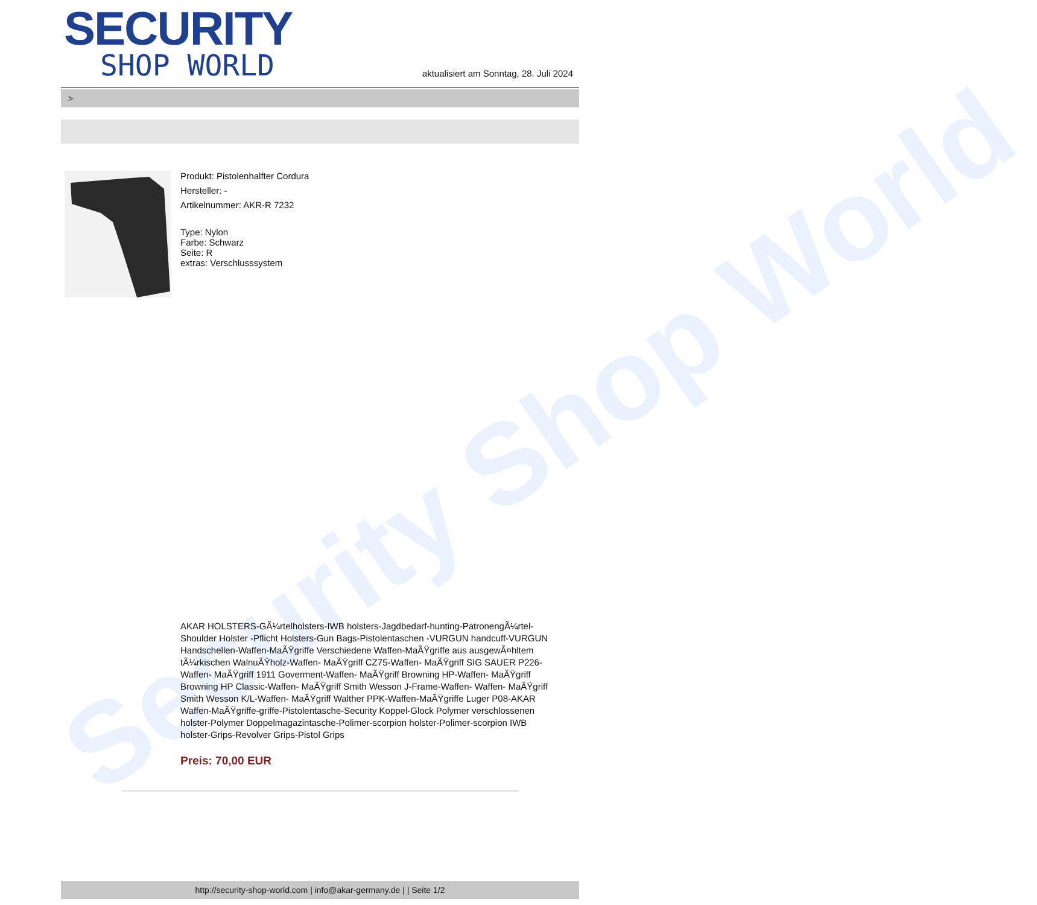Security Shop World
SECURITY
SHOP WORLD
aktualisiert am Sonntag, 28. Juli 2024
>
Produkt: Pistolenhalfter Cordura
Hersteller: -
Artikelnummer: AKR-R 7232
Type: Nylon
Farbe: Schwarz
Seite: R
extras: Verschlusssystem
AKAR HOLSTERS-GÃ¼rtelholsters-IWB holsters-Jagdbedarf-hunting-PatronengÃ¼rtel- Shoulder Holster -Pflicht Holsters-Gun Bags-Pistolentaschen -VURGUN handcuff-VURGUN Handschellen-Waffen-MaÃŸgriffe Verschiedene Waffen-MaÃŸgriffe aus ausgewÃ¤hltem tÃ¼rkischen WalnuÃŸholz-Waffen- MaÃŸgriff CZ75-Waffen- MaÃŸgriff SIG SAUER P226-Waffen- MaÃŸgriff 1911 Goverment-Waffen- MaÃŸgriff Browning HP-Waffen- MaÃŸgriff Browning HP Classic-Waffen- MaÃŸgriff Smith Wesson J-Frame-Waffen- Waffen- MaÃŸgriff Smith Wesson K/L-Waffen- MaÃŸgriff Walther PPK-Waffen-MaÃŸgriffe Luger P08-AKAR Waffen-MaÃŸgriffe-griffe-Pistolentasche-Security Koppel-Glock Polymer verschlossenen holster-Polymer Doppelmagazintasche-Polimer-scorpion holster-Polimer-scorpion IWB holster-Grips-Revolver Grips-Pistol Grips
Preis: 70,00 EUR
http://security-shop-world.com | info@akar-germany.de | | Seite 1/2